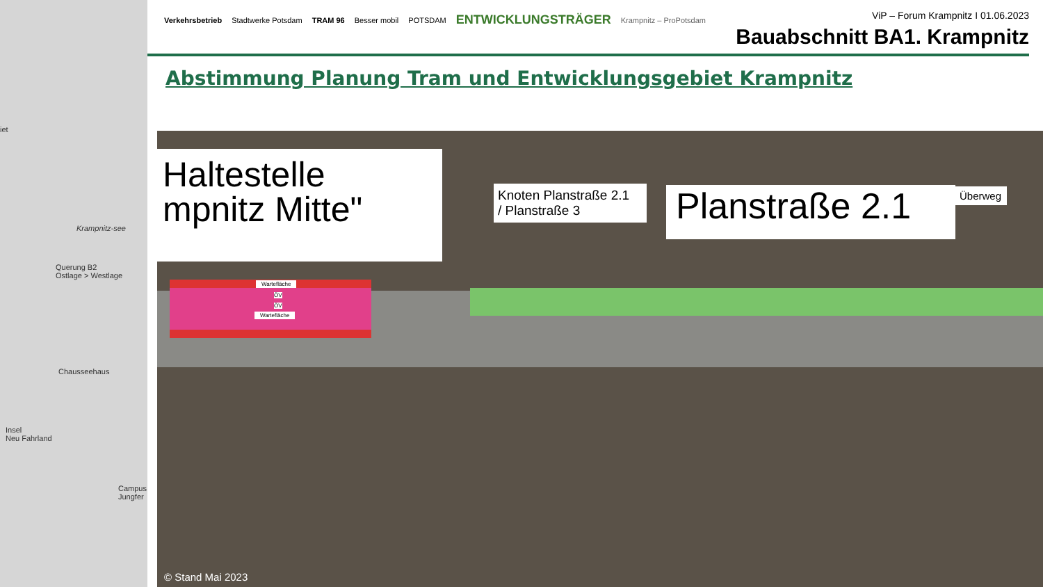iet
Krampnitz-see
Querung B2
Ostlage > Westlage
Chausseehaus
Insel
Neu Fahrland
Campus
Jungfer
Verkehrsbetrieb Stadtwerke Potsdam TRAM 96 Besser mobil POTSDAM ENTWICKLUNGSTRÄGER Krampnitz – ProPotsdam
ViP – Forum Krampnitz I 01.06.2023
Bauabschnitt BA1. Krampnitz
Abstimmung Planung Tram und Entwicklungsgebiet Krampnitz
Haltestelle
mpnitz Mitte"
Knoten Planstraße 2.1
/ Planstraße 3
Planstraße 2.1
Überweg
Wartefläche
ÖV
ÖV
Wartefläche
© Stand Mai 2023